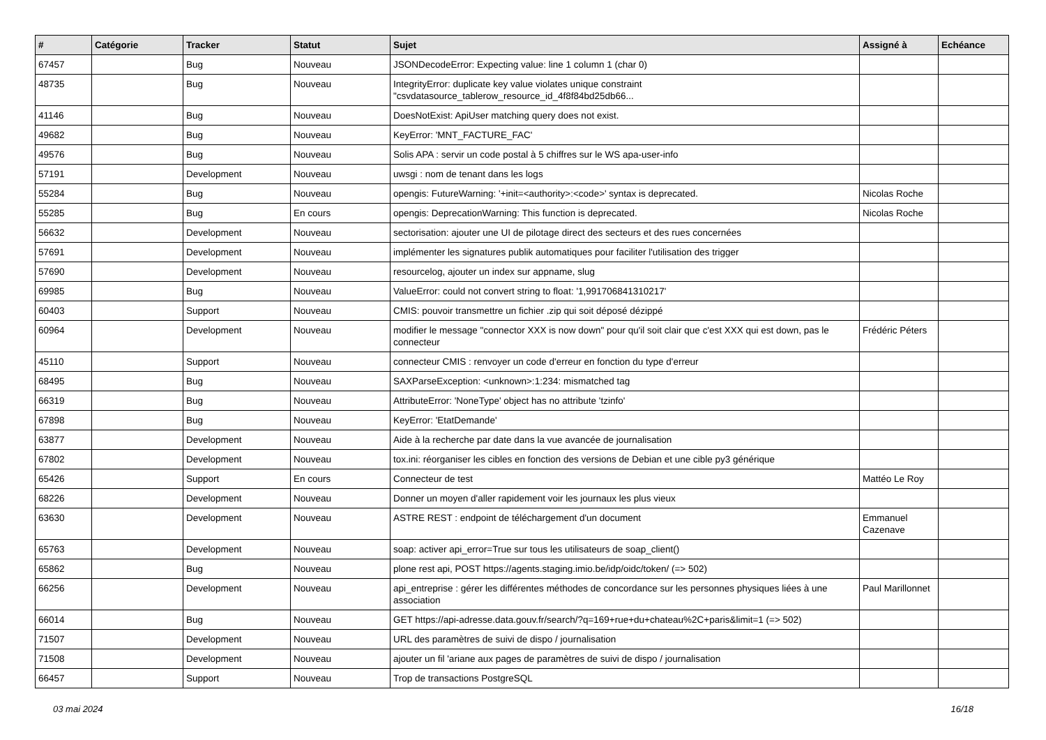| # | Catégorie | Tracker | Statut | Sujet | Assigné à | Echéance |
| --- | --- | --- | --- | --- | --- | --- |
| 67457 | | Bug | Nouveau | JSONDecodeError: Expecting value: line 1 column 1 (char 0) | | |
| 48735 | | Bug | Nouveau | IntegrityError: duplicate key value violates unique constraint "csvdatasource_tablerow_resource_id_4f8f84bd25db66... | | |
| 41146 | | Bug | Nouveau | DoesNotExist: ApiUser matching query does not exist. | | |
| 49682 | | Bug | Nouveau | KeyError: 'MNT_FACTURE_FAC' | | |
| 49576 | | Bug | Nouveau | Solis APA : servir un code postal à 5 chiffres sur le WS apa-user-info | | |
| 57191 | | Development | Nouveau | uwsgi : nom de tenant dans les logs | | |
| 55284 | | Bug | Nouveau | opengis: FutureWarning: '+init=<authority>:<code>' syntax is deprecated. | Nicolas Roche | |
| 55285 | | Bug | En cours | opengis: DeprecationWarning: This function is deprecated. | Nicolas Roche | |
| 56632 | | Development | Nouveau | sectorisation: ajouter une UI de pilotage direct des secteurs et des rues concernées | | |
| 57691 | | Development | Nouveau | implémenter les signatures publik automatiques pour faciliter l'utilisation des trigger | | |
| 57690 | | Development | Nouveau | resourcelog, ajouter un index sur appname, slug | | |
| 69985 | | Bug | Nouveau | ValueError: could not convert string to float: '1,991706841310217' | | |
| 60403 | | Support | Nouveau | CMIS: pouvoir transmettre un fichier .zip qui soit déposé dézippé | | |
| 60964 | | Development | Nouveau | modifier le message "connector XXX is now down" pour qu'il soit clair que c'est XXX qui est down, pas le connecteur | Frédéric Péters | |
| 45110 | | Support | Nouveau | connecteur CMIS : renvoyer un code d'erreur en fonction du type d'erreur | | |
| 68495 | | Bug | Nouveau | SAXParseException: <unknown>:1:234: mismatched tag | | |
| 66319 | | Bug | Nouveau | AttributeError: 'NoneType' object has no attribute 'tzinfo' | | |
| 67898 | | Bug | Nouveau | KeyError: 'EtatDemande' | | |
| 63877 | | Development | Nouveau | Aide à la recherche par date dans la vue avancée de journalisation | | |
| 67802 | | Development | Nouveau | tox.ini: réorganiser les cibles en fonction des versions de Debian et une cible py3 générique | | |
| 65426 | | Support | En cours | Connecteur de test | Mattéo Le Roy | |
| 68226 | | Development | Nouveau | Donner un moyen d'aller rapidement voir les journaux les plus vieux | | |
| 63630 | | Development | Nouveau | ASTRE REST : endpoint de téléchargement d'un document | Emmanuel Cazenave | |
| 65763 | | Development | Nouveau | soap: activer api_error=True sur tous les utilisateurs de soap_client() | | |
| 65862 | | Bug | Nouveau | plone rest api, POST https://agents.staging.imio.be/idp/oidc/token/ (=> 502) | | |
| 66256 | | Development | Nouveau | api_entreprise : gérer les différentes méthodes de concordance sur les personnes physiques liées à une association | Paul Marillonnet | |
| 66014 | | Bug | Nouveau | GET https://api-adresse.data.gouv.fr/search/?q=169+rue+du+chateau%2C+paris&limit=1 (=> 502) | | |
| 71507 | | Development | Nouveau | URL des paramètres de suivi de dispo / journalisation | | |
| 71508 | | Development | Nouveau | ajouter un fil 'ariane aux pages de paramètres de suivi de dispo / journalisation | | |
| 66457 | | Support | Nouveau | Trop de transactions PostgreSQL | | |
03 mai 2024 16/18